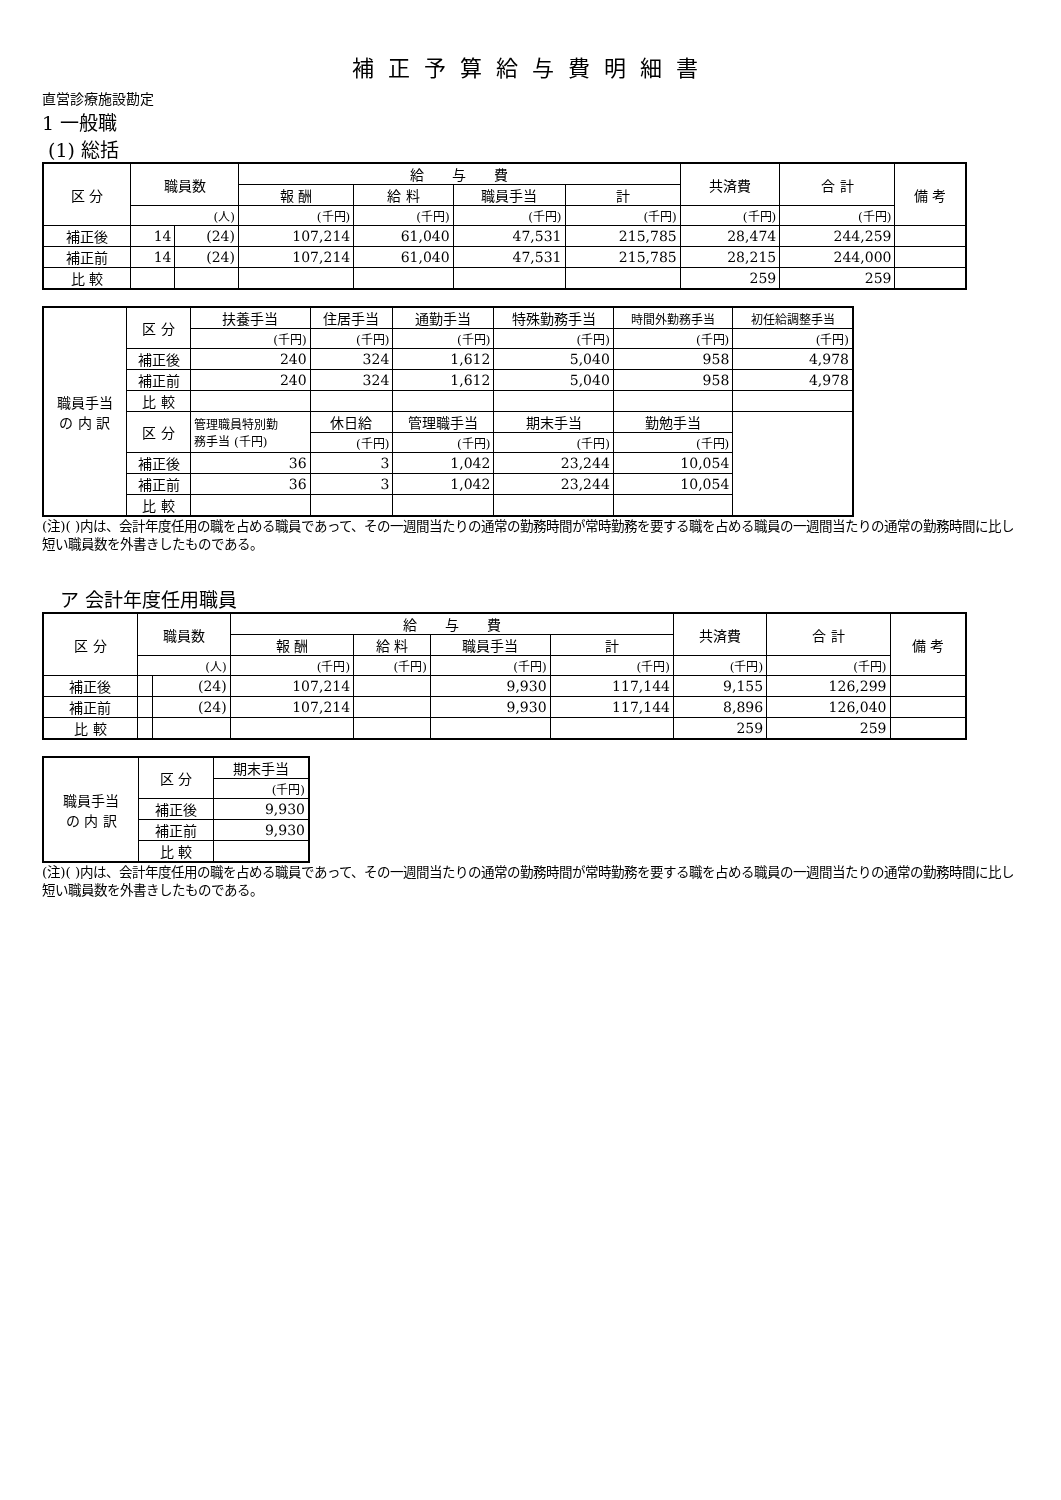補正予算給与費明細書
直営診療施設勘定
1 一般職
(1) 総括
| 区 分 | 職員数 | | 給 与 費 | | | | 共済費 | 合 計 | 備 考 |
| --- | --- | --- | --- | --- | --- | --- | --- | --- | --- |
| | | | 報 酬 | 給 料 | 職員手当 | 計 | | | |
| | (人) | | (千円) | (千円) | (千円) | (千円) | (千円) | (千円) | |
| 補正後 | 14 | (24) | 107,214 | 61,040 | 47,531 | 215,785 | 28,474 | 244,259 | |
| 補正前 | 14 | (24) | 107,214 | 61,040 | 47,531 | 215,785 | 28,215 | 244,000 | |
| 比 較 | | | | | | | 259 | 259 | |
| 職員手当 の 内 訳 | 区 分 | 扶養手当 | 住居手当 | 通勤手当 | 特殊勤務手当 | 時間外勤務手当 | 初任給調整手当 |
| | | (千円) | (千円) | (千円) | (千円) | (千円) | (千円) |
| | 補正後 | 240 | 324 | 1,612 | 5,040 | 958 | 4,978 |
| | 補正前 | 240 | 324 | 1,612 | 5,040 | 958 | 4,978 |
| | 比 較 | | | | | | |
| | 区 分 | 管理職員特別勤 務手当 (千円) | 休日給 | 管理職手当 | 期末手当 | 勤勉手当 | |
| | | | (千円) | (千円) | (千円) | (千円) | |
| | 補正後 | 36 | 3 | 1,042 | 23,244 | 10,054 | |
| | 補正前 | 36 | 3 | 1,042 | 23,244 | 10,054 | |
| | 比 較 | | | | | | |
(注)( )内は、会計年度任用の職を占める職員であって、その一週間当たりの通常の勤務時間が常時勤務を要する職を占める職員の一週間当たりの通常の勤務時間に比し短い職員数を外書きしたものである。
ア 会計年度任用職員
| 区 分 | 職員数 | | 給 与 費 | | | | 共済費 | 合 計 | 備 考 |
| --- | --- | --- | --- | --- | --- | --- | --- | --- | --- |
| | | | 報 酬 | 給 料 | 職員手当 | 計 | | | |
| | (人) | | (千円) | (千円) | (千円) | (千円) | (千円) | (千円) | |
| 補正後 | | (24) | 107,214 | | 9,930 | 117,144 | 9,155 | 126,299 | |
| 補正前 | | (24) | 107,214 | | 9,930 | 117,144 | 8,896 | 126,040 | |
| 比 較 | | | | | | | 259 | 259 | |
| 職員手当 の 内 訳 | 区 分 | 期末手当 |
| | | (千円) |
| | 補正後 | 9,930 |
| | 補正前 | 9,930 |
| | 比 較 | |
(注)( )内は、会計年度任用の職を占める職員であって、その一週間当たりの通常の勤務時間が常時勤務を要する職を占める職員の一週間当たりの通常の勤務時間に比し短い職員数を外書きしたものである。